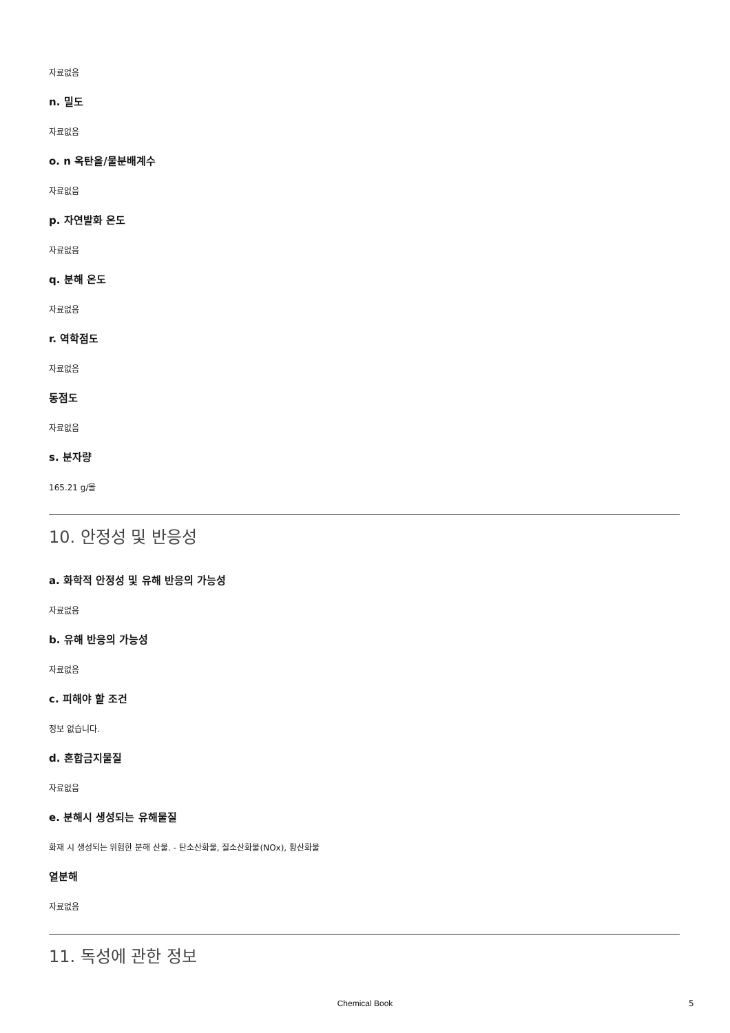자료없음
n. 밀도
자료없음
o. n 옥탄올/물분배계수
자료없음
p. 자연발화 온도
자료없음
q. 분해 온도
자료없음
r. 역학점도
자료없음
동점도
자료없음
s. 분자량
165.21 g/몰
10. 안정성 및 반응성
a. 화학적 안정성 및 유해 반응의 가능성
자료없음
b. 유해 반응의 가능성
자료없음
c. 피해야 할 조건
정보 없습니다.
d. 혼합금지물질
자료없음
e. 분해시 생성되는 유해물질
화재 시 생성되는 위험한 분해 산물. - 탄소산화물, 질소산화물(NOx), 황산화물
열분해
자료없음
11. 독성에 관한 정보
Chemical Book 5